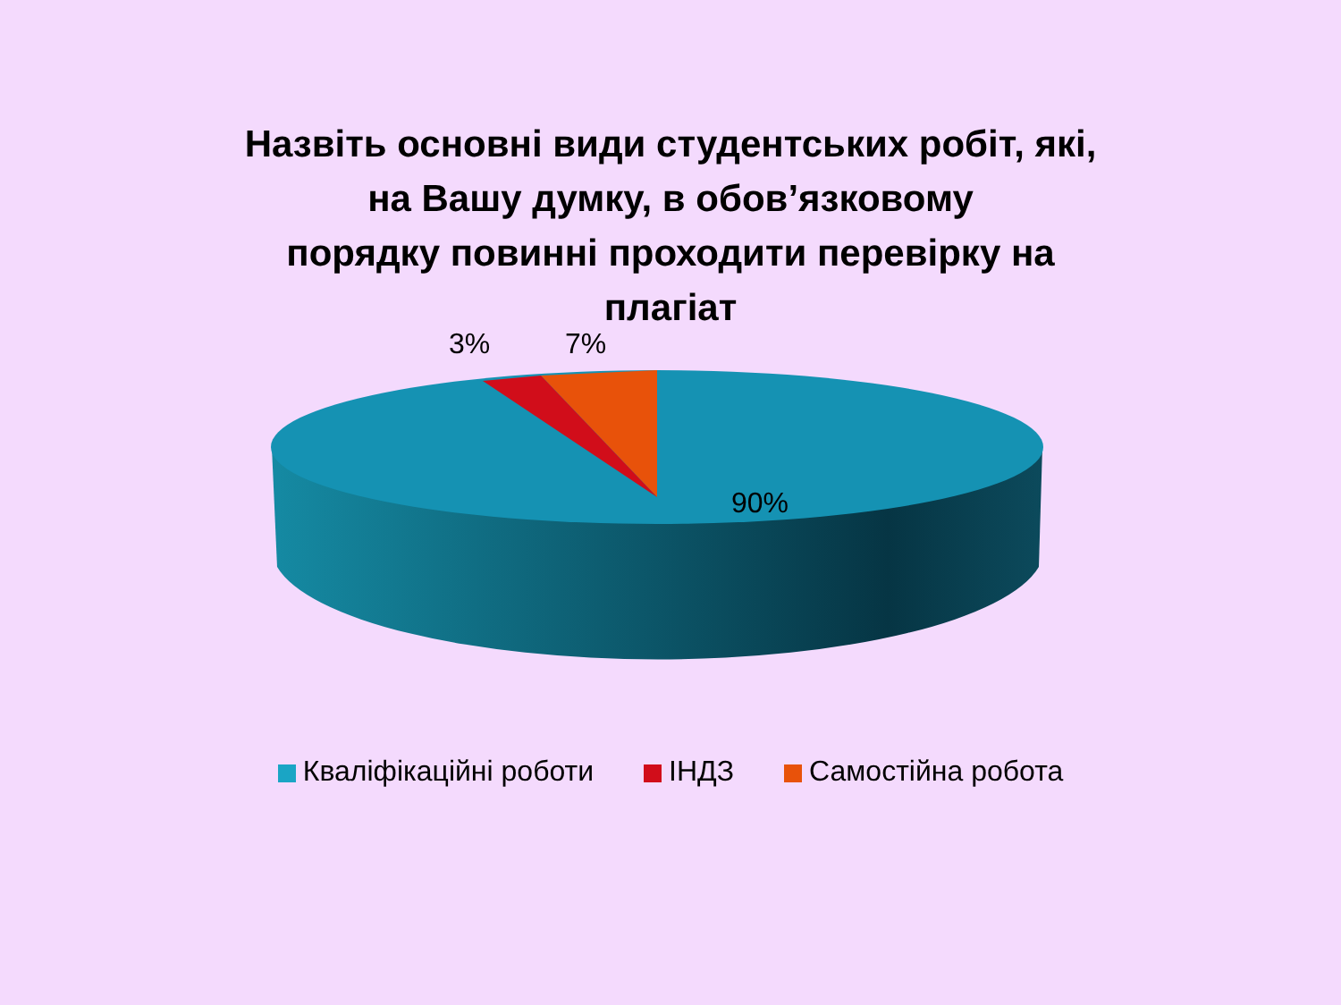Назвіть основні види студентських робіт, які,
на Вашу думку, в обов’язковому
порядку повинні проходити перевірку на
плагіат
3% 7%
90%
Кваліфікаційні роботи ІНДЗ Самостійна робота